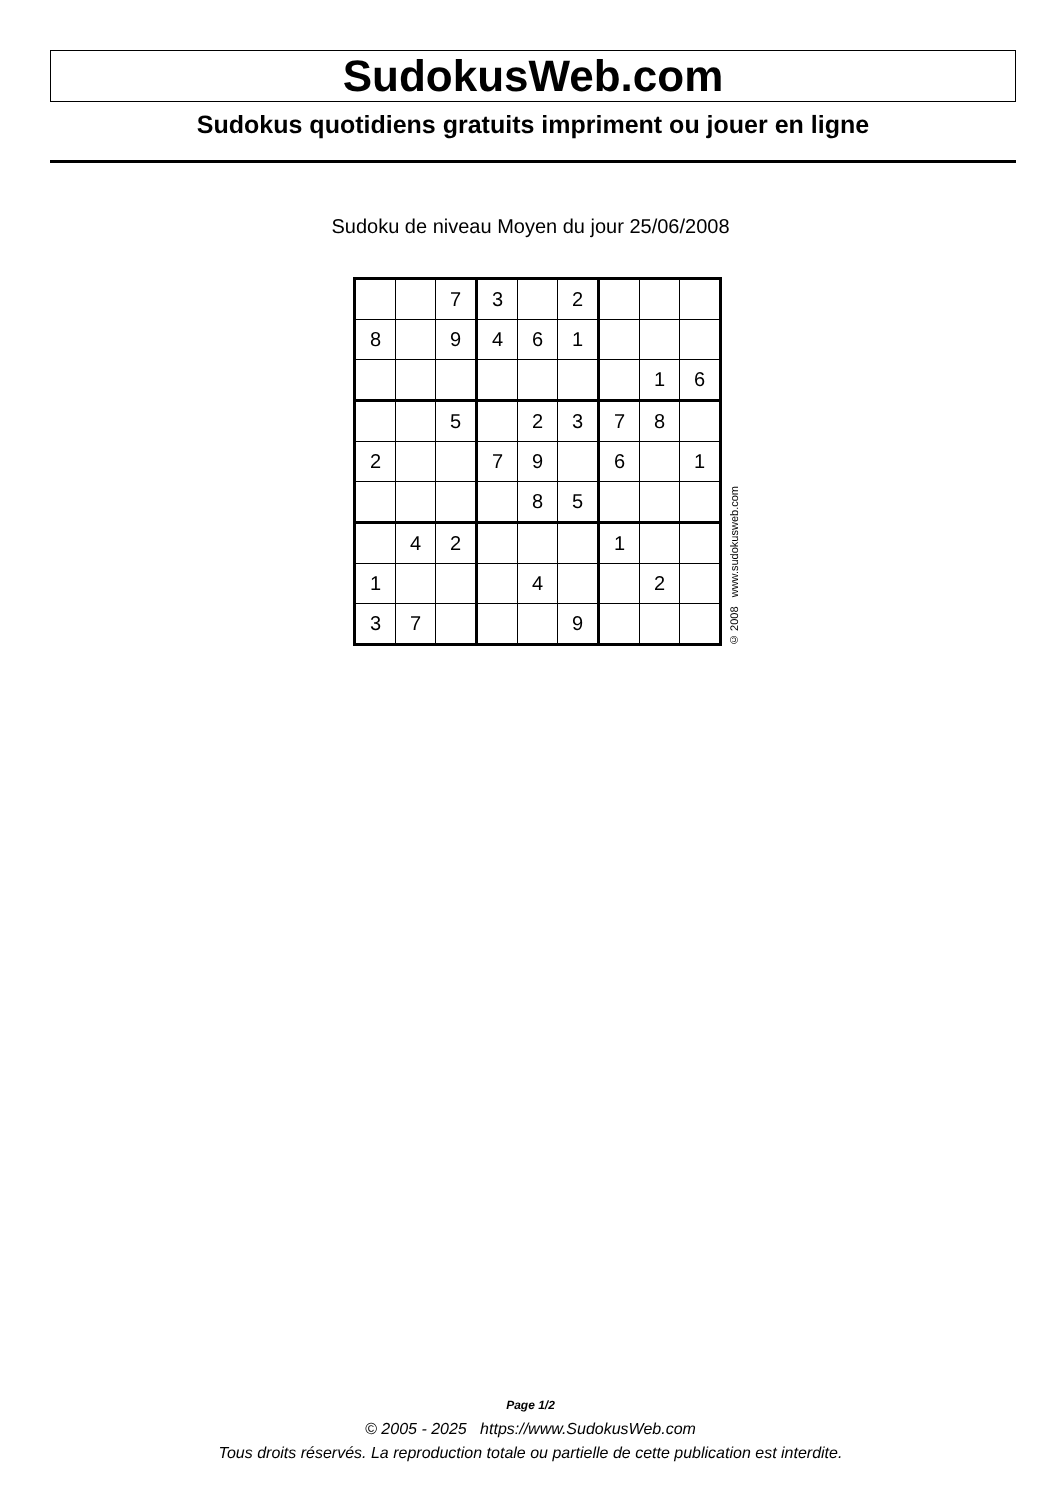SudokusWeb.com
Sudokus quotidiens gratuits impriment ou jouer en ligne
Sudoku de niveau Moyen du jour 25/06/2008
| | | 7 | 3 | | 2 | | | |
| 8 | | 9 | 4 | 6 | 1 | | | |
| | | | | | | | 1 | 6 |
| | | 5 | | 2 | 3 | 7 | 8 | |
| 2 | | | 7 | 9 | | 6 | | 1 |
| | | | | 8 | 5 | | | |
| | 4 | 2 | | | | 1 | | |
| 1 | | | | 4 | | | 2 | |
| 3 | 7 | | | | 9 | | | |
© 2008 www.sudokusweb.com
Page 1/2
© 2005 - 2025 https://www.SudokusWeb.com
Tous droits réservés. La reproduction totale ou partielle de cette publication est interdite.